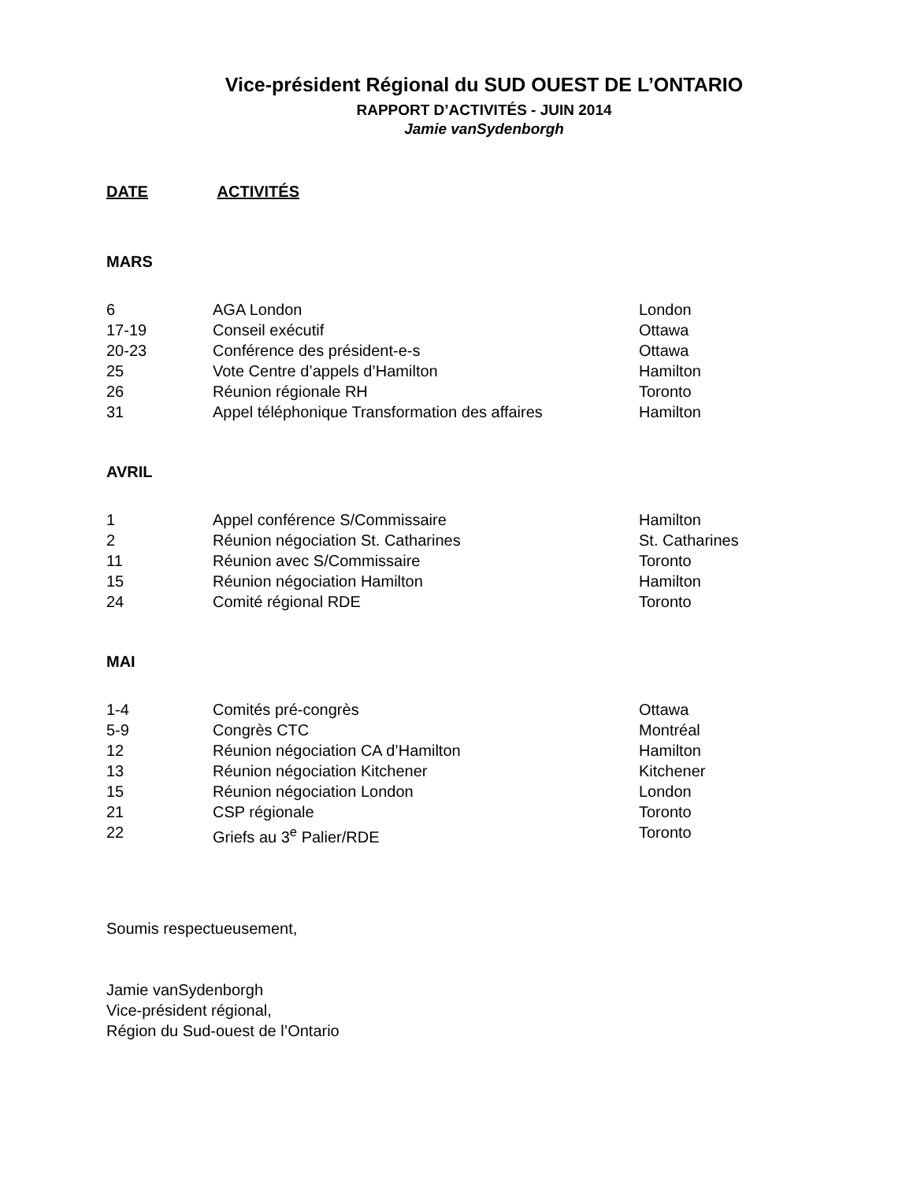Vice-président Régional du SUD OUEST DE L’ONTARIO
RAPPORT D’ACTIVITÉS - JUIN 2014
Jamie vanSydenborgh
DATE ACTIVITÉS
MARS
| 6 | AGA London | London |
| 17-19 | Conseil exécutif | Ottawa |
| 20-23 | Conférence des président-e-s | Ottawa |
| 25 | Vote Centre d’appels d’Hamilton | Hamilton |
| 26 | Réunion régionale RH | Toronto |
| 31 | Appel téléphonique Transformation des affaires | Hamilton |
AVRIL
| 1 | Appel conférence S/Commissaire | Hamilton |
| 2 | Réunion négociation St. Catharines | St. Catharines |
| 11 | Réunion avec S/Commissaire | Toronto |
| 15 | Réunion négociation Hamilton | Hamilton |
| 24 | Comité régional RDE | Toronto |
MAI
| 1-4 | Comités pré-congrès | Ottawa |
| 5-9 | Congrès CTC | Montréal |
| 12 | Réunion négociation CA d’Hamilton | Hamilton |
| 13 | Réunion négociation Kitchener | Kitchener |
| 15 | Réunion négociation London | London |
| 21 | CSP régionale | Toronto |
| 22 | Griefs au 3<sup>e</sup> Palier/RDE | Toronto |
Soumis respectueusement,
Jamie vanSydenborgh
Vice-président régional,
Région du Sud-ouest de l’Ontario